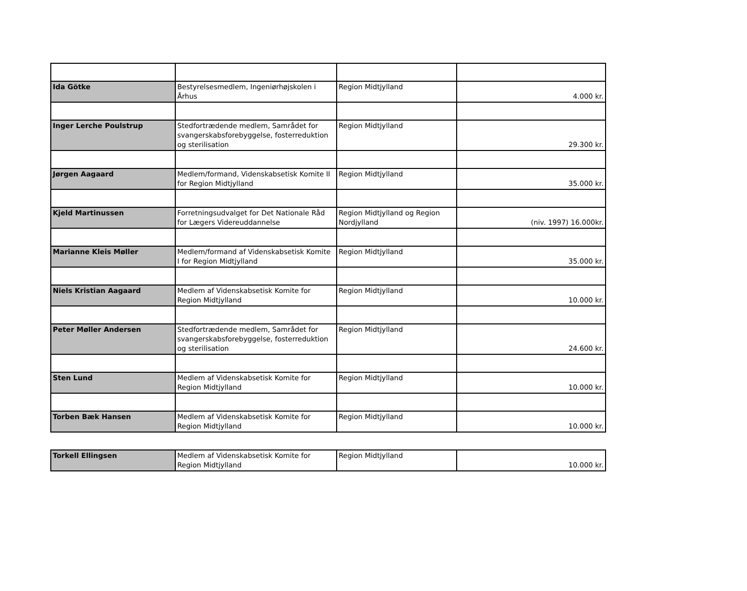| Ida Götke | Bestyrelsesmedlem, Ingeniørhøjskolen i Århus | Region Midtjylland | 4.000 kr. |
| Inger Lerche Poulstrup | Stedfortrædende medlem, Samrådet for svangerskabsforebyggelse, fosterreduktion og sterilisation | Region Midtjylland | 29.300 kr. |
| Jørgen Aagaard | Medlem/formand, Videnskabsetisk Komite II for Region Midtjylland | Region Midtjylland | 35.000 kr. |
| Kjeld Martinussen | Forretningsudvalget for Det Nationale Råd for Lægers Videreuddannelse | Region Midtjylland og Region Nordjylland | (niv. 1997) 16.000kr. |
| Marianne Kleis Møller | Medlem/formand af Videnskabsetisk Komite I for Region Midtjylland | Region Midtjylland | 35.000 kr. |
| Niels Kristian Aagaard | Medlem af Videnskabsetisk Komite for Region Midtjylland | Region Midtjylland | 10.000 kr. |
| Peter Møller Andersen | Stedfortrædende medlem, Samrådet for svangerskabsforebyggelse, fosterreduktion og sterilisation | Region Midtjylland | 24.600 kr. |
| Sten Lund | Medlem af Videnskabsetisk Komite for Region Midtjylland | Region Midtjylland | 10.000 kr. |
| Torben Bæk Hansen | Medlem af Videnskabsetisk Komite for Region Midtjylland | Region Midtjylland | 10.000 kr. |
| Torkell Ellingsen | Medlem af Videnskabsetisk Komite for Region Midtjylland | Region Midtjylland | 10.000 kr. |